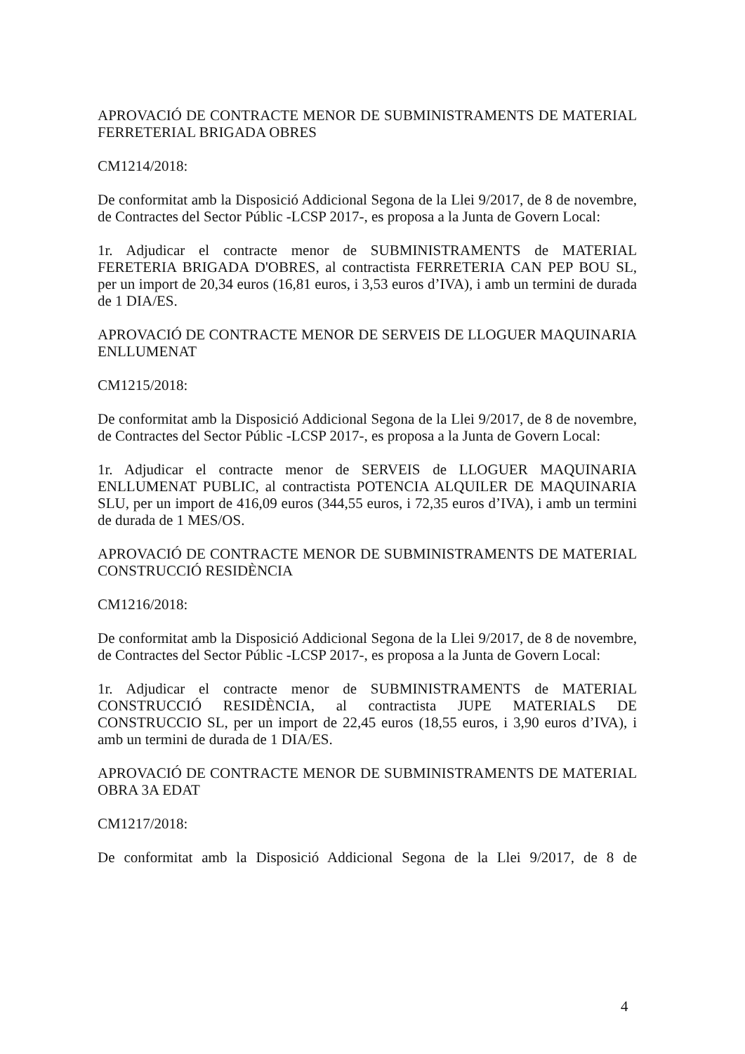APROVACIÓ DE CONTRACTE MENOR DE SUBMINISTRAMENTS DE MATERIAL FERRETERIAL BRIGADA OBRES
CM1214/2018:
De conformitat amb la Disposició Addicional Segona de la Llei 9/2017, de 8 de novembre, de Contractes del Sector Públic -LCSP 2017-, es proposa a la Junta de Govern Local:
1r. Adjudicar el contracte menor de SUBMINISTRAMENTS de MATERIAL FERETERIA BRIGADA D'OBRES, al contractista FERRETERIA CAN PEP BOU SL, per un import de 20,34 euros (16,81 euros, i 3,53 euros d’IVA), i amb un termini de durada de 1 DIA/ES.
APROVACIÓ DE CONTRACTE MENOR DE SERVEIS DE LLOGUER MAQUINARIA ENLLUMENAT
CM1215/2018:
De conformitat amb la Disposició Addicional Segona de la Llei 9/2017, de 8 de novembre, de Contractes del Sector Públic -LCSP 2017-, es proposa a la Junta de Govern Local:
1r. Adjudicar el contracte menor de SERVEIS de LLOGUER MAQUINARIA ENLLUMENAT PUBLIC, al contractista POTENCIA ALQUILER DE MAQUINARIA SLU, per un import de 416,09 euros (344,55 euros, i 72,35 euros d’IVA), i amb un termini de durada de 1 MES/OS.
APROVACIÓ DE CONTRACTE MENOR DE SUBMINISTRAMENTS DE MATERIAL CONSTRUCCIÓ RESIDÈNCIA
CM1216/2018:
De conformitat amb la Disposició Addicional Segona de la Llei 9/2017, de 8 de novembre, de Contractes del Sector Públic -LCSP 2017-, es proposa a la Junta de Govern Local:
1r. Adjudicar el contracte menor de SUBMINISTRAMENTS de MATERIAL CONSTRUCCIÓ RESIDÈNCIA, al contractista JUPE MATERIALS DE CONSTRUCCIO SL, per un import de 22,45 euros (18,55 euros, i 3,90 euros d’IVA), i amb un termini de durada de 1 DIA/ES.
APROVACIÓ DE CONTRACTE MENOR DE SUBMINISTRAMENTS DE MATERIAL OBRA 3A EDAT
CM1217/2018:
De conformitat amb la Disposició Addicional Segona de la Llei 9/2017, de 8 de
4